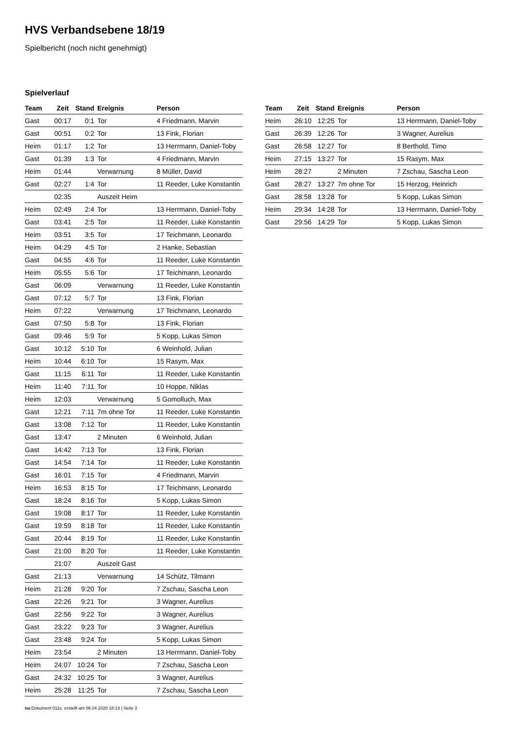HVS Verbandsebene 18/19
Spielbericht (noch nicht genehmigt)
Spielverlauf
| Team | Zeit | Stand | Ereignis | Person |
| --- | --- | --- | --- | --- |
| Gast | 00:17 | 0:1 | Tor | 4 Friedmann, Marvin |
| Gast | 00:51 | 0:2 | Tor | 13 Fink, Florian |
| Heim | 01:17 | 1:2 | Tor | 13 Herrmann, Daniel-Toby |
| Gast | 01:39 | 1:3 | Tor | 4 Friedmann, Marvin |
| Heim | 01:44 | | Verwarnung | 8 Müller, David |
| Gast | 02:27 | 1:4 | Tor | 11 Reeder, Luke Konstantin |
| | 02:35 | | Auszeit Heim | |
| Heim | 02:49 | 2:4 | Tor | 13 Herrmann, Daniel-Toby |
| Gast | 03:41 | 2:5 | Tor | 11 Reeder, Luke Konstantin |
| Heim | 03:51 | 3:5 | Tor | 17 Teichmann, Leonardo |
| Heim | 04:29 | 4:5 | Tor | 2 Hanke, Sebastian |
| Gast | 04:55 | 4:6 | Tor | 11 Reeder, Luke Konstantin |
| Heim | 05:55 | 5:6 | Tor | 17 Teichmann, Leonardo |
| Gast | 06:09 | | Verwarnung | 11 Reeder, Luke Konstantin |
| Gast | 07:12 | 5:7 | Tor | 13 Fink, Florian |
| Heim | 07:22 | | Verwarnung | 17 Teichmann, Leonardo |
| Gast | 07:50 | 5:8 | Tor | 13 Fink, Florian |
| Gast | 09:46 | 5:9 | Tor | 5 Kopp, Lukas Simon |
| Gast | 10:12 | 5:10 | Tor | 6 Weinhold, Julian |
| Heim | 10:44 | 6:10 | Tor | 15 Rasym, Max |
| Gast | 11:15 | 6:11 | Tor | 11 Reeder, Luke Konstantin |
| Heim | 11:40 | 7:11 | Tor | 10 Hoppe, Niklas |
| Heim | 12:03 | | Verwarnung | 5 Gomolluch, Max |
| Gast | 12:21 | 7:11 | 7m ohne Tor | 11 Reeder, Luke Konstantin |
| Gast | 13:08 | 7:12 | Tor | 11 Reeder, Luke Konstantin |
| Gast | 13:47 | | 2 Minuten | 6 Weinhold, Julian |
| Gast | 14:42 | 7:13 | Tor | 13 Fink, Florian |
| Gast | 14:54 | 7:14 | Tor | 11 Reeder, Luke Konstantin |
| Gast | 16:01 | 7:15 | Tor | 4 Friedmann, Marvin |
| Heim | 16:53 | 8:15 | Tor | 17 Teichmann, Leonardo |
| Gast | 18:24 | 8:16 | Tor | 5 Kopp, Lukas Simon |
| Gast | 19:08 | 8:17 | Tor | 11 Reeder, Luke Konstantin |
| Gast | 19:59 | 8:18 | Tor | 11 Reeder, Luke Konstantin |
| Gast | 20:44 | 8:19 | Tor | 11 Reeder, Luke Konstantin |
| Gast | 21:00 | 8:20 | Tor | 11 Reeder, Luke Konstantin |
| | 21:07 | | Auszeit Gast | |
| Gast | 21:13 | | Verwarnung | 14 Schütz, Tilmann |
| Heim | 21:28 | 9:20 | Tor | 7 Zschau, Sascha Leon |
| Gast | 22:26 | 9:21 | Tor | 3 Wagner, Aurelius |
| Gast | 22:56 | 9:22 | Tor | 3 Wagner, Aurelius |
| Gast | 23:22 | 9:23 | Tor | 3 Wagner, Aurelius |
| Gast | 23:48 | 9:24 | Tor | 5 Kopp, Lukas Simon |
| Heim | 23:54 | | 2 Minuten | 13 Herrmann, Daniel-Toby |
| Heim | 24:07 | 10:24 | Tor | 7 Zschau, Sascha Leon |
| Gast | 24:32 | 10:25 | Tor | 3 Wagner, Aurelius |
| Heim | 25:28 | 11:25 | Tor | 7 Zschau, Sascha Leon |
| Team | Zeit | Stand | Ereignis | Person |
| --- | --- | --- | --- | --- |
| Heim | 26:10 | 12:25 | Tor | 13 Herrmann, Daniel-Toby |
| Gast | 26:39 | 12:26 | Tor | 3 Wagner, Aurelius |
| Gast | 26:58 | 12:27 | Tor | 8 Berthold, Timo |
| Heim | 27:15 | 13:27 | Tor | 15 Rasym, Max |
| Heim | 28:27 | | 2 Minuten | 7 Zschau, Sascha Leon |
| Gast | 28:27 | 13:27 | 7m ohne Tor | 15 Herzog, Heinrich |
| Gast | 28:58 | 13:28 | Tor | 5 Kopp, Lukas Simon |
| Heim | 29:34 | 14:28 | Tor | 13 Herrmann, Daniel-Toby |
| Gast | 29:56 | 14:29 | Tor | 5 Kopp, Lukas Simon |
nu.Dokument 011e, erstellt am 06.04.2020 18:13 | Seite 3